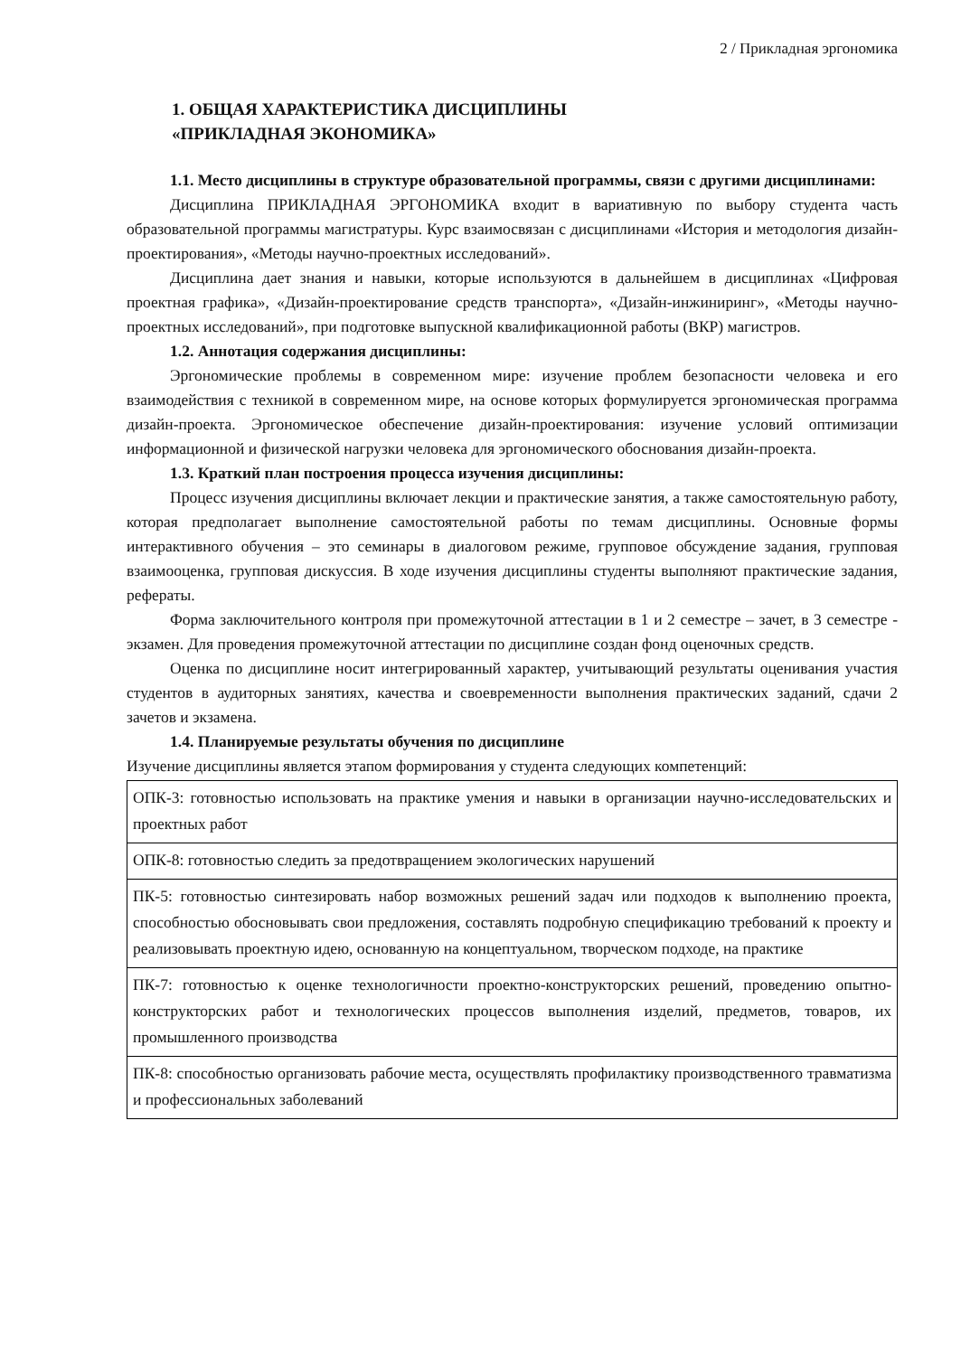2 / Прикладная эргономика
1. ОБЩАЯ ХАРАКТЕРИСТИКА ДИСЦИПЛИНЫ
«ПРИКЛАДНАЯ ЭКОНОМИКА»
1.1. Место дисциплины в структуре образовательной программы, связи с другими дисциплинами:
Дисциплина ПРИКЛАДНАЯ ЭРГОНОМИКА входит в вариативную по выбору студента часть образовательной программы магистратуры. Курс взаимосвязан с дисциплинами «История и методология дизайн-проектирования», «Методы научно-проектных исследований».
Дисциплина дает знания и навыки, которые используются в дальнейшем в дисциплинах «Цифровая проектная графика», «Дизайн-проектирование средств транспорта», «Дизайн-инжиниринг», «Методы научно-проектных исследований», при подготовке выпускной квалификационной работы (ВКР) магистров.
1.2. Аннотация содержания дисциплины:
Эргономические проблемы в современном мире: изучение проблем безопасности человека и его взаимодействия с техникой в современном мире, на основе которых формулируется эргономическая программа дизайн-проекта. Эргономическое обеспечение дизайн-проектирования: изучение условий оптимизации информационной и физической нагрузки человека для эргономического обоснования дизайн-проекта.
1.3. Краткий план построения процесса изучения дисциплины:
Процесс изучения дисциплины включает лекции и практические занятия, а также самостоятельную работу, которая предполагает выполнение самостоятельной работы по темам дисциплины. Основные формы интерактивного обучения – это семинары в диалоговом режиме, групповое обсуждение задания, групповая взаимооценка, групповая дискуссия. В ходе изучения дисциплины студенты выполняют практические задания, рефераты.
Форма заключительного контроля при промежуточной аттестации в 1 и 2 семестре – зачет, в 3 семестре - экзамен. Для проведения промежуточной аттестации по дисциплине создан фонд оценочных средств.
Оценка по дисциплине носит интегрированный характер, учитывающий результаты оценивания участия студентов в аудиторных занятиях, качества и своевременности выполнения практических заданий, сдачи 2 зачетов и экзамена.
1.4. Планируемые результаты обучения по дисциплине
Изучение дисциплины является этапом формирования у студента следующих компетенций:
| ОПК-3: готовностью использовать на практике умения и навыки в организации научно-исследовательских и проектных работ |
| ОПК-8: готовностью следить за предотвращением экологических нарушений |
| ПК-5: готовностью синтезировать набор возможных решений задач или подходов к выполнению проекта, способностью обосновывать свои предложения, составлять подробную спецификацию требований к проекту и реализовывать проектную идею, основанную на концептуальном, творческом подходе, на практике |
| ПК-7: готовностью к оценке технологичности проектно-конструкторских решений, проведению опытно-конструкторских работ и технологических процессов выполнения изделий, предметов, товаров, их промышленного производства |
| ПК-8: способностью организовать рабочие места, осуществлять профилактику производственного травматизма и профессиональных заболеваний |